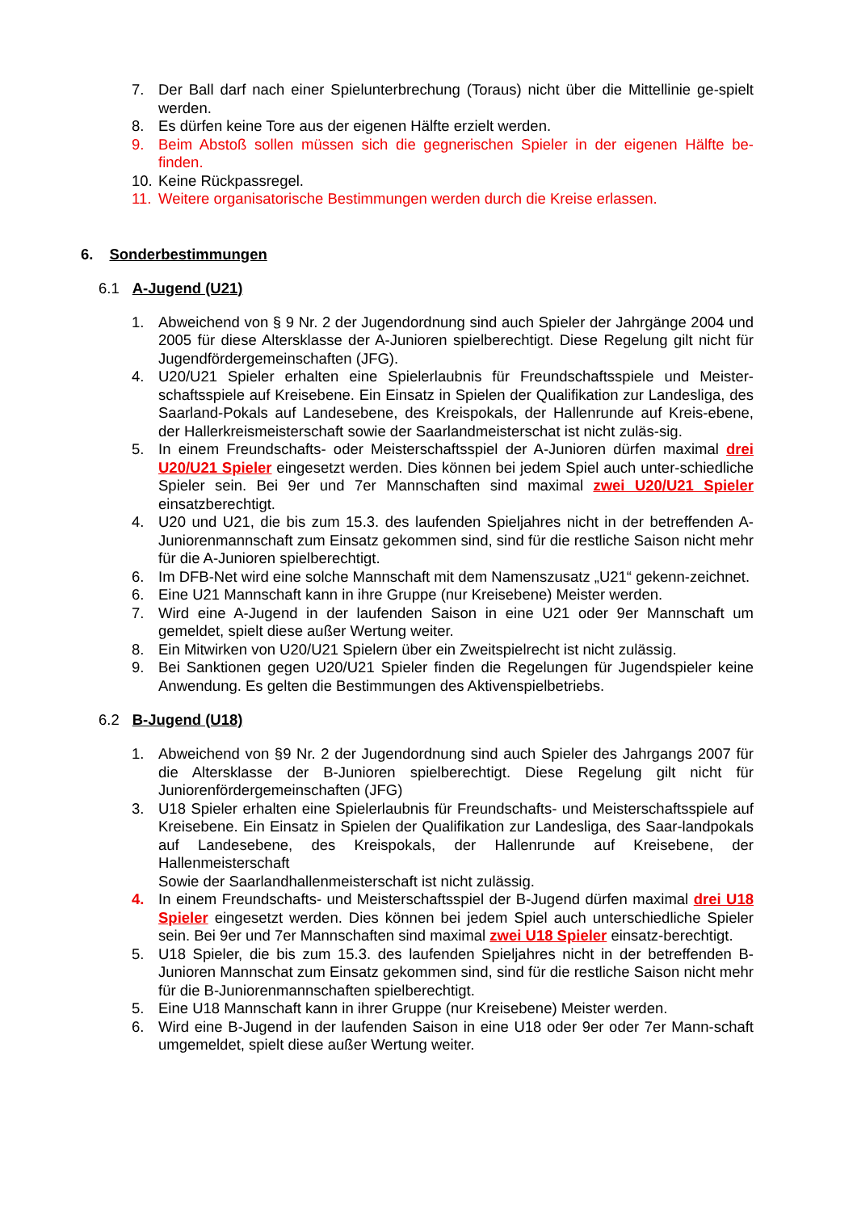7. Der Ball darf nach einer Spielunterbrechung (Toraus) nicht über die Mittellinie ge-spielt werden.
8. Es dürfen keine Tore aus der eigenen Hälfte erzielt werden.
9. Beim Abstoß sollen müssen sich die gegnerischen Spieler in der eigenen Hälfte be-finden.
10. Keine Rückpassregel.
11. Weitere organisatorische Bestimmungen werden durch die Kreise erlassen.
6. Sonderbestimmungen
6.1 A-Jugend (U21)
1. Abweichend von § 9 Nr. 2 der Jugendordnung sind auch Spieler der Jahrgänge 2004 und 2005 für diese Altersklasse der A-Junioren spielberechtigt. Diese Regelung gilt nicht für Jugendfördergemeinschaften (JFG).
4. U20/U21 Spieler erhalten eine Spielerlaubnis für Freundschaftsspiele und Meister-schaftsspiele auf Kreisebene. Ein Einsatz in Spielen der Qualifikation zur Landesliga, des Saarland-Pokals auf Landesebene, des Kreispokals, der Hallenrunde auf Kreis-ebene, der Hallerkreismeisterschaft sowie der Saarlandmeisterschat ist nicht zuläs-sig.
5. In einem Freundschafts- oder Meisterschaftsspiel der A-Junioren dürfen maximal drei U20/U21 Spieler eingesetzt werden. Dies können bei jedem Spiel auch unter-schiedliche Spieler sein. Bei 9er und 7er Mannschaften sind maximal zwei U20/U21 Spieler einsatzberechtigt.
4. U20 und U21, die bis zum 15.3. des laufenden Spieljahres nicht in der betreffenden A-Juniorenmannschaft zum Einsatz gekommen sind, sind für die restliche Saison nicht mehr für die A-Junioren spielberechtigt.
6. Im DFB-Net wird eine solche Mannschaft mit dem Namenszusatz „U21“ gekenn-zeichnet.
6. Eine U21 Mannschaft kann in ihre Gruppe (nur Kreisebene) Meister werden.
7. Wird eine A-Jugend in der laufenden Saison in eine U21 oder 9er Mannschaft um gemeldet, spielt diese außer Wertung weiter.
8. Ein Mitwirken von U20/U21 Spielern über ein Zweitspielrecht ist nicht zulässig.
9. Bei Sanktionen gegen U20/U21 Spieler finden die Regelungen für Jugendspieler keine Anwendung. Es gelten die Bestimmungen des Aktivenspielbetriebs.
6.2 B-Jugend (U18)
1. Abweichend von §9 Nr. 2 der Jugendordnung sind auch Spieler des Jahrgangs 2007 für die Altersklasse der B-Junioren spielberechtigt. Diese Regelung gilt nicht für Juniorenfördergemeinschaften (JFG)
3. U18 Spieler erhalten eine Spielerlaubnis für Freundschafts- und Meisterschaftsspiele auf Kreisebene. Ein Einsatz in Spielen der Qualifikation zur Landesliga, des Saar-landpokals auf Landesebene, des Kreispokals, der Hallenrunde auf Kreisebene, der Hallenmeisterschaft
Sowie der Saarlandhallenmeisterschaft ist nicht zulässig.
4. In einem Freundschafts- und Meisterschaftsspiel der B-Jugend dürfen maximal drei U18 Spieler eingesetzt werden. Dies können bei jedem Spiel auch unterschiedliche Spieler sein. Bei 9er und 7er Mannschaften sind maximal zwei U18 Spieler einsatz-berechtigt.
5. U18 Spieler, die bis zum 15.3. des laufenden Spieljahres nicht in der betreffenden B-Junioren Mannschat zum Einsatz gekommen sind, sind für die restliche Saison nicht mehr für die B-Juniorenmannschaften spielberechtigt.
5. Eine U18 Mannschaft kann in ihrer Gruppe (nur Kreisebene) Meister werden.
6. Wird eine B-Jugend in der laufenden Saison in eine U18 oder 9er oder 7er Mann-schaft umgemeldet, spielt diese außer Wertung weiter.